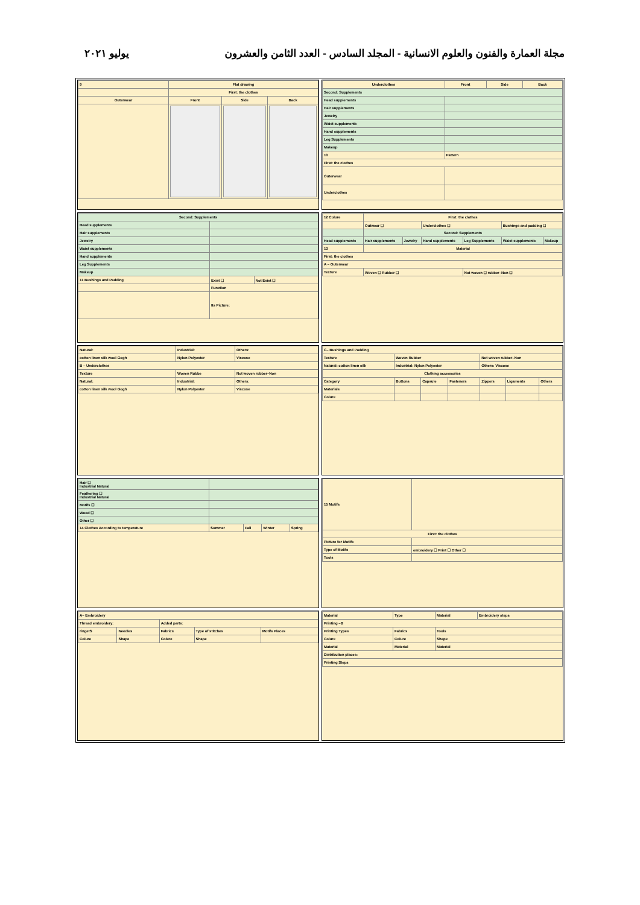مجلة العمارة والفنون والعلوم الانسانية - المجلد السادس - العدد الثامن والعشرون
يوليو ٢٠٢١
| 9 | Flat drawing | | |
| | First: the clothes | | |
| Outerwear | Front | Side | Back |
| Underclothes | Front | Side | Back |
| --- | --- | --- | --- |
| Second: Supplements | | | |
| Head supplements | | | |
| Hair supplements | | | |
| Jewelry | | | |
| Waist supplements | | | |
| Hand supplements | | | |
| Leg Supplements | | | |
| Makeup | | | |
| 10 | Pattern | | |
| First: the clothes | | | |
| Outerwear | | | |
| Underclothes | | | |
| Second: Supplements | | |
| --- | --- | --- |
| Head supplements | | |
| Hair supplements | | |
| Jewelry | | |
| Waist supplements | | |
| Hand supplements | | |
| Leg Supplements | | |
| Makeup | | |
| 11 Bushings and Padding | Exist ☐ | Not Exist ☐ |
| | Function | |
| | Its Picture: | |
| 12 Colure | First: the clothes | | | | | |
| | Outwear ☐ | | Underclothes ☐ | | Bushings and padding ☐ | |
| | Second: Supplements | | | | | |
| Head supplements | Hair supplements | Jewelry | Hand supplements | Leg Supplements | Waist supplements | Makeup |
| 13 | Material | | | | | |
| First: the clothes | | | | | | |
| A – Outerwear | | | | | | |
| Texture | Woven ☐ Rubber ☐ | | | Not woven ☐ rubber–Non ☐ | | |
| Natural: | Industrial: | Others: |
| cotton linen silk wool Gogh | Nylon Polyester | Viscose |
| B – Underclothes | | |
| Texture | Woven Rubbe | Not woven rubber–Non |
| Natural: | Industrial: | Others: |
| cotton linen silk wool Gogh | Nylon Polyester | Viscose |
| C– Bushings and Padding | | | | | | |
| Texture | Woven Rubber | | | Not woven rubber–Non | | |
| Natural: cotton linen silk | Industrial: Nylon Polyester | | | Others: Viscose | | |
| Clothing accessories | | | | | | |
| Category | Buttons | Capsule | Fasteners | Zippers | Ligaments | Others |
| Materials | | | | | | |
| Colure | | | | | | |
| Hair ☐ Industrial Natural | | | | |
| Feathering ☐ Industrial Natural | | | | |
| Motifs ☐ | | | | |
| Wood ☐ | | | | |
| Other ☐ | | | | |
| 14 Clothes According to temperature | Summer | Fall | Winter | Spring |
| 15 Motifs | |
| First: the clothes | |
| Picture for Motifs | |
| Type of Motifs | embroidery ☐ Print ☐ Other ☐ |
| Tools | |
| A– Embroidery | | | | |
| Thread embroidery: | | Added parts: | | |
| ringetS | Needles | Fabrics | Type of stitches | Motifs Places |
| Colure | Shape | Colure | Shape | |
| Material | Type | Material | Embroidery steps |
| Printing –B | | | |
| Printing Types | Fabrics | Tools | |
| Colure | Colure | Shape | |
| Material | Material | Material | |
| Distribution places: | | | |
| Printing Steps | | | |